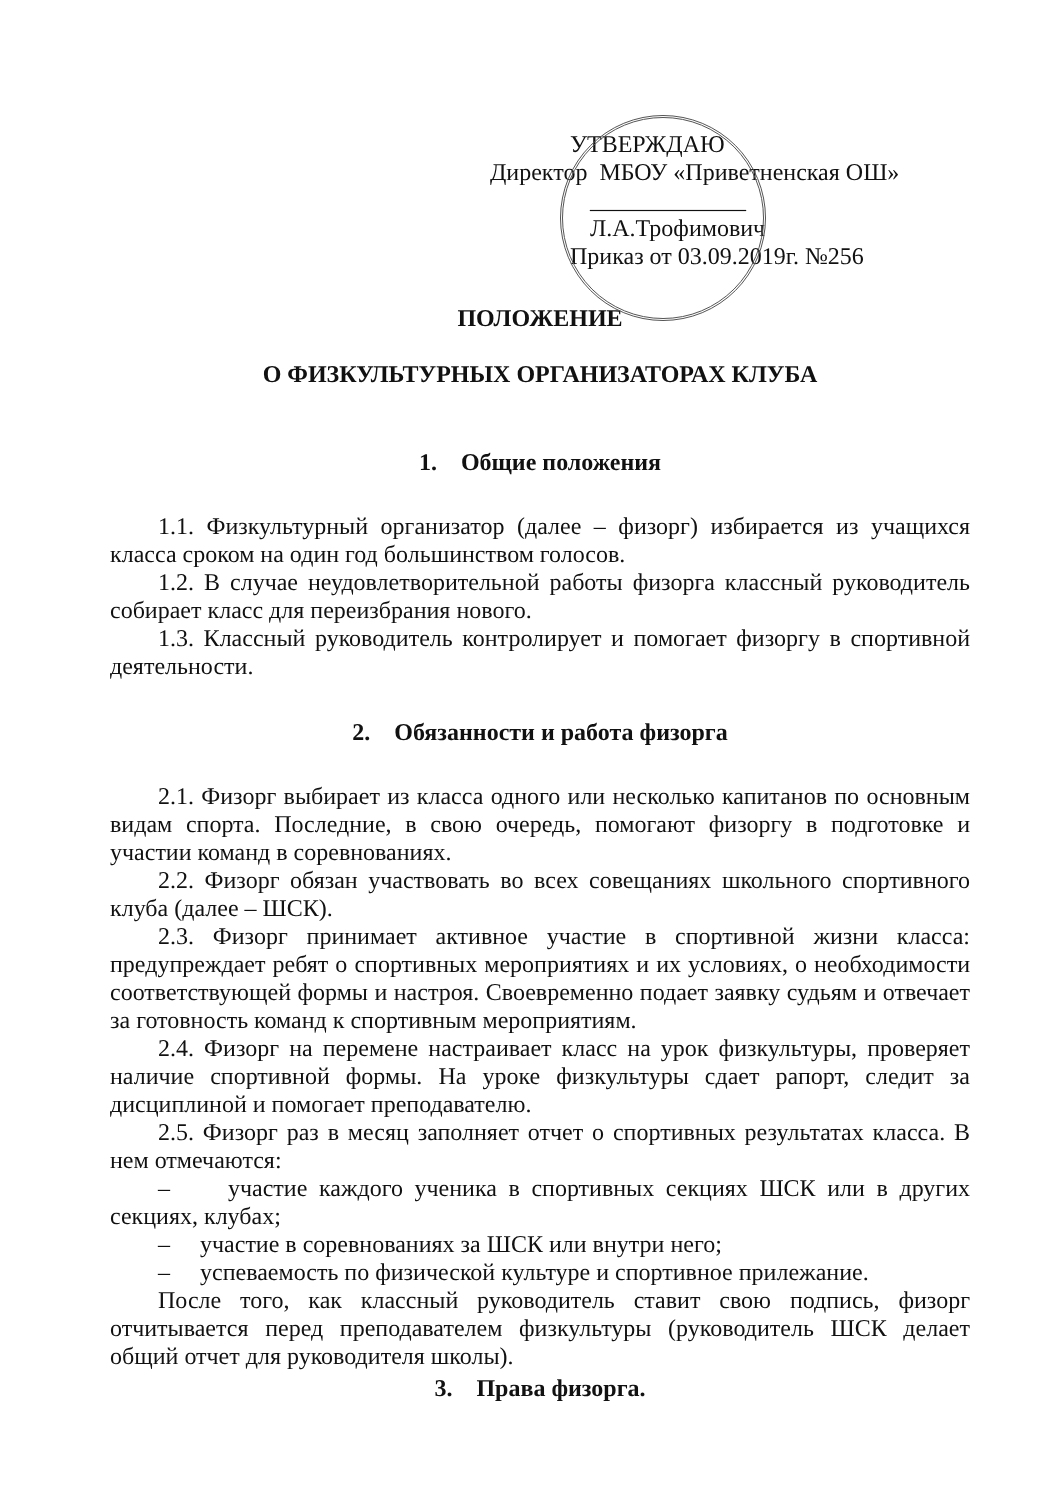УТВЕРЖДАЮ
Директор МБОУ «Приветненская ОШ»
_____________ Л.А.Трофимович
Приказ от 03.09.2019г. №256
ПОЛОЖЕНИЕ
О ФИЗКУЛЬТУРНЫХ ОРГАНИЗАТОРАХ КЛУБА
1. Общие положения
1.1. Физкультурный организатор (далее – физорг) избирается из учащихся класса сроком на один год большинством голосов.
1.2. В случае неудовлетворительной работы физорга классный руководитель собирает класс для переизбрания нового.
1.3. Классный руководитель контролирует и помогает физоргу в спортивной деятельности.
2. Обязанности и работа физорга
2.1. Физорг выбирает из класса одного или несколько капитанов по основным видам спорта. Последние, в свою очередь, помогают физоргу в подготовке и участии команд в соревнованиях.
2.2. Физорг обязан участвовать во всех совещаниях школьного спортивного клуба (далее – ШСК).
2.3. Физорг принимает активное участие в спортивной жизни класса: предупреждает ребят о спортивных мероприятиях и их условиях, о необходимости соответствующей формы и настроя. Своевременно подает заявку судьям и отвечает за готовность команд к спортивным мероприятиям.
2.4. Физорг на перемене настраивает класс на урок физкультуры, проверяет наличие спортивной формы. На уроке физкультуры сдает рапорт, следит за дисциплиной и помогает преподавателю.
2.5. Физорг раз в месяц заполняет отчет о спортивных результатах класса. В нем отмечаются:
– участие каждого ученика в спортивных секциях ШСК или в других секциях, клубах;
– участие в соревнованиях за ШСК или внутри него;
– успеваемость по физической культуре и спортивное прилежание.
После того, как классный руководитель ставит свою подпись, физорг отчитывается перед преподавателем физкультуры (руководитель ШСК делает общий отчет для руководителя школы).
3. Права физорга.